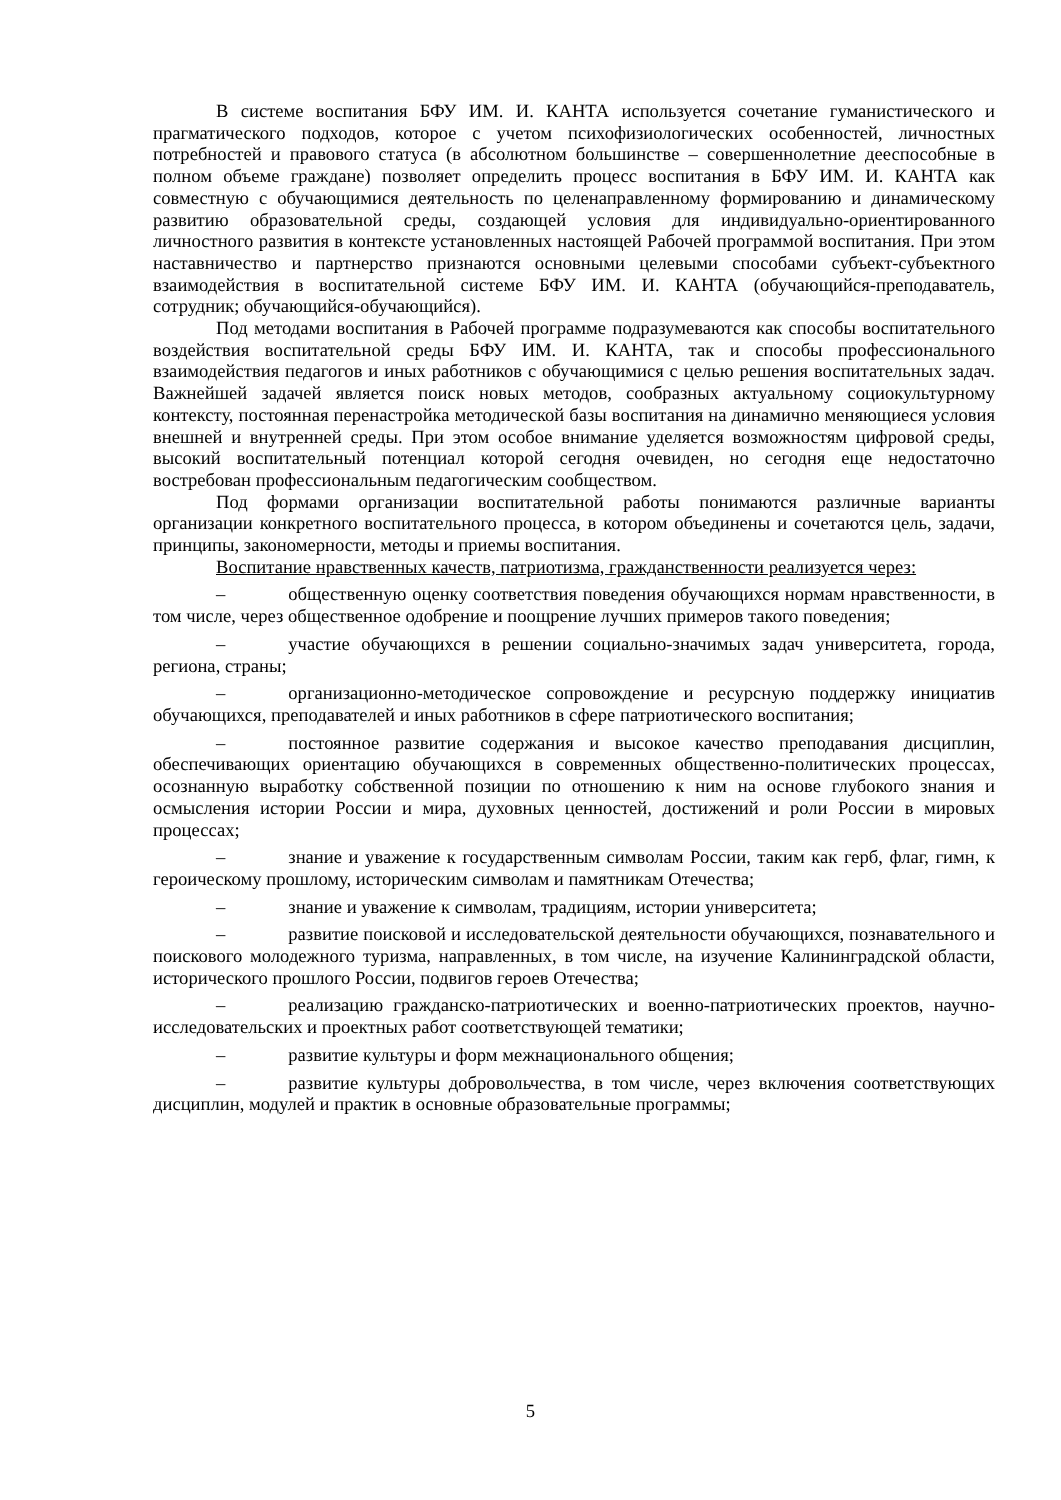В системе воспитания БФУ ИМ. И. КАНТА используется сочетание гуманистического и прагматического подходов, которое с учетом психофизиологических особенностей, личностных потребностей и правового статуса (в абсолютном большинстве – совершеннолетние дееспособные в полном объеме граждане) позволяет определить процесс воспитания в БФУ ИМ. И. КАНТА как совместную с обучающимися деятельность по целенаправленному формированию и динамическому развитию образовательной среды, создающей условия для индивидуально-ориентированного личностного развития в контексте установленных настоящей Рабочей программой воспитания. При этом наставничество и партнерство признаются основными целевыми способами субъект-субъектного взаимодействия в воспитательной системе БФУ ИМ. И. КАНТА (обучающийся-преподаватель, сотрудник; обучающийся-обучающийся).
Под методами воспитания в Рабочей программе подразумеваются как способы воспитательного воздействия воспитательной среды БФУ ИМ. И. КАНТА, так и способы профессионального взаимодействия педагогов и иных работников с обучающимися с целью решения воспитательных задач. Важнейшей задачей является поиск новых методов, сообразных актуальному социокультурному контексту, постоянная перенастройка методической базы воспитания на динамично меняющиеся условия внешней и внутренней среды. При этом особое внимание уделяется возможностям цифровой среды, высокий воспитательный потенциал которой сегодня очевиден, но сегодня еще недостаточно востребован профессиональным педагогическим сообществом.
Под формами организации воспитательной работы понимаются различные варианты организации конкретного воспитательного процесса, в котором объединены и сочетаются цель, задачи, принципы, закономерности, методы и приемы воспитания.
Воспитание нравственных качеств, патриотизма, гражданственности реализуется через:
– общественную оценку соответствия поведения обучающихся нормам нравственности, в том числе, через общественное одобрение и поощрение лучших примеров такого поведения;
– участие обучающихся в решении социально-значимых задач университета, города, региона, страны;
– организационно-методическое сопровождение и ресурсную поддержку инициатив обучающихся, преподавателей и иных работников в сфере патриотического воспитания;
– постоянное развитие содержания и высокое качество преподавания дисциплин, обеспечивающих ориентацию обучающихся в современных общественно-политических процессах, осознанную выработку собственной позиции по отношению к ним на основе глубокого знания и осмысления истории России и мира, духовных ценностей, достижений и роли России в мировых процессах;
– знание и уважение к государственным символам России, таким как герб, флаг, гимн, к героическому прошлому, историческим символам и памятникам Отечества;
– знание и уважение к символам, традициям, истории университета;
– развитие поисковой и исследовательской деятельности обучающихся, познавательного и поискового молодежного туризма, направленных, в том числе, на изучение Калининградской области, исторического прошлого России, подвигов героев Отечества;
– реализацию гражданско-патриотических и военно-патриотических проектов, научно-исследовательских и проектных работ соответствующей тематики;
– развитие культуры и форм межнационального общения;
– развитие культуры добровольчества, в том числе, через включения соответствующих дисциплин, модулей и практик в основные образовательные программы;
5